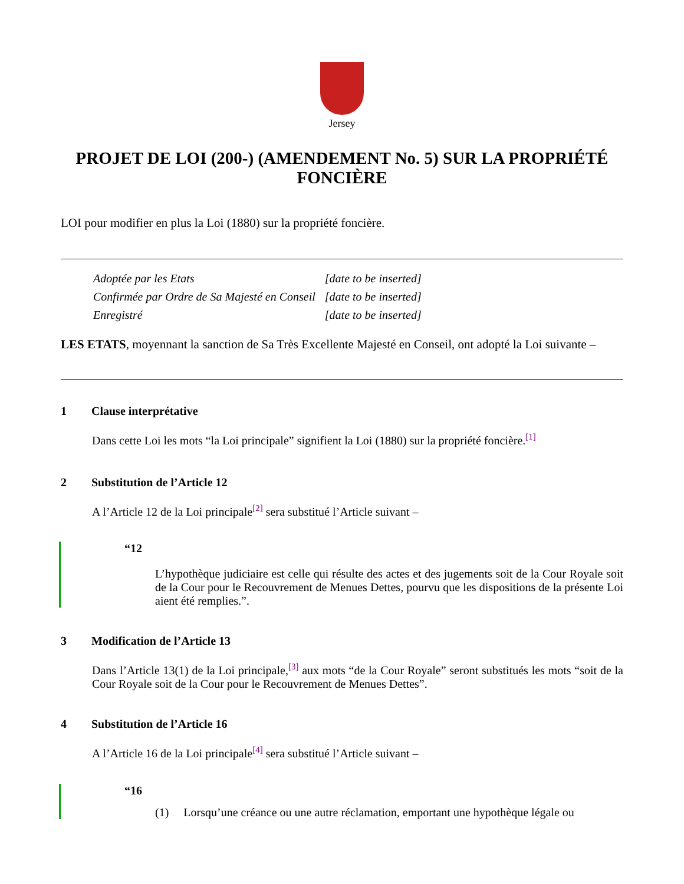Jersey
PROJET DE LOI (200-) (AMENDEMENT No. 5) SUR LA PROPRIÉTÉ FONCIÈRE
LOI pour modifier en plus la Loi (1880) sur la propriété foncière.
| Adoptée par les Etats | [date to be inserted] |
| Confirmée par Ordre de Sa Majesté en Conseil | [date to be inserted] |
| Enregistré | [date to be inserted] |
LES ETATS, moyennant la sanction de Sa Très Excellente Majesté en Conseil, ont adopté la Loi suivante –
1 Clause interprétative
Dans cette Loi les mots “la Loi principale” signifient la Loi (1880) sur la propriété foncière.<sup>[1]</sup>
2 Substitution de l’Article 12
A l’Article 12 de la Loi principale<sup>[2]</sup> sera substitué l’Article suivant –
“12
L’hypothèque judiciaire est celle qui résulte des actes et des jugements soit de la Cour Royale soit de la Cour pour le Recouvrement de Menues Dettes, pourvu que les dispositions de la présente Loi aient été remplies.”.
3 Modification de l’Article 13
Dans l’Article 13(1) de la Loi principale,<sup>[3]</sup> aux mots “de la Cour Royale” seront substitués les mots “soit de la Cour Royale soit de la Cour pour le Recouvrement de Menues Dettes”.
4 Substitution de l’Article 16
A l’Article 16 de la Loi principale<sup>[4]</sup> sera substitué l’Article suivant –
“16
(1) Lorsqu’une créance ou une autre réclamation, emportant une hypothèque légale ou